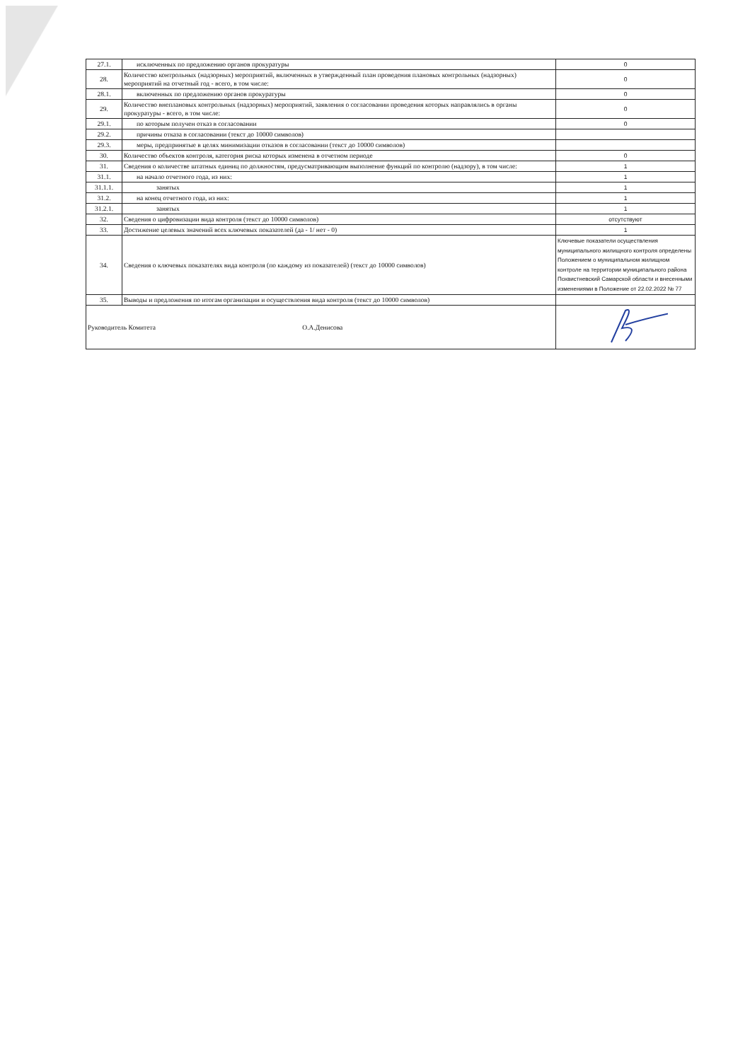| 27.1. | исключенных по предложению органов прокуратуры | 0 |
| 28. | Количество контрольных (надзорных) мероприятий, включенных в утвержденный план проведения плановых контрольных (надзорных) мероприятий на отчетный год - всего, в том числе: | 0 |
| 28.1. | включенных по предложению органов прокуратуры | 0 |
| 29. | Количество внеплановых контрольных (надзорных) мероприятий, заявления о согласовании проведения которых направлялись в органы прокуратуры - всего, в том числе: | 0 |
| 29.1. | по которым получен отказ в согласовании | 0 |
| 29.2. | причины отказа в согласовании (текст до 10000 символов) | |
| 29.3. | меры, предпринятые в целях минимизации отказов в согласовании (текст до 10000 символов) | |
| 30. | Количество объектов контроля, категория риска которых изменена в отчетном периоде | 0 |
| 31. | Сведения о количестве штатных единиц по должностям, предусматривающим выполнение функций по контролю (надзору), в том числе: | 1 |
| 31.1. | на начало отчетного года, из них: | 1 |
| 31.1.1. | занятых | 1 |
| 31.2. | на конец отчетного года, из них: | 1 |
| 31.2.1. | занятых | 1 |
| 32. | Сведения о цифровизации вида контроля (текст до 10000 символов) | отсутствуют |
| 33. | Достижение целевых значений всех ключевых показателей (да - 1/ нет - 0) | 1 |
| 34. | Сведения о ключевых показателях вида контроля (по каждому из показателей) (текст до 10000 символов) | Ключевые показатели осуществления муниципального жилищного контроля определены Положением о муниципальном жилищном контроле на территории муниципального района Похвистневский Самарской области и внесенными изменениями в Положение от 22.02.2022 № 77 |
| 35. | Выводы и предложения по итогам организации и осуществления вида контроля (текст до 10000 символов) | |
| Руководитель Комитета О.А.Денисова | | |